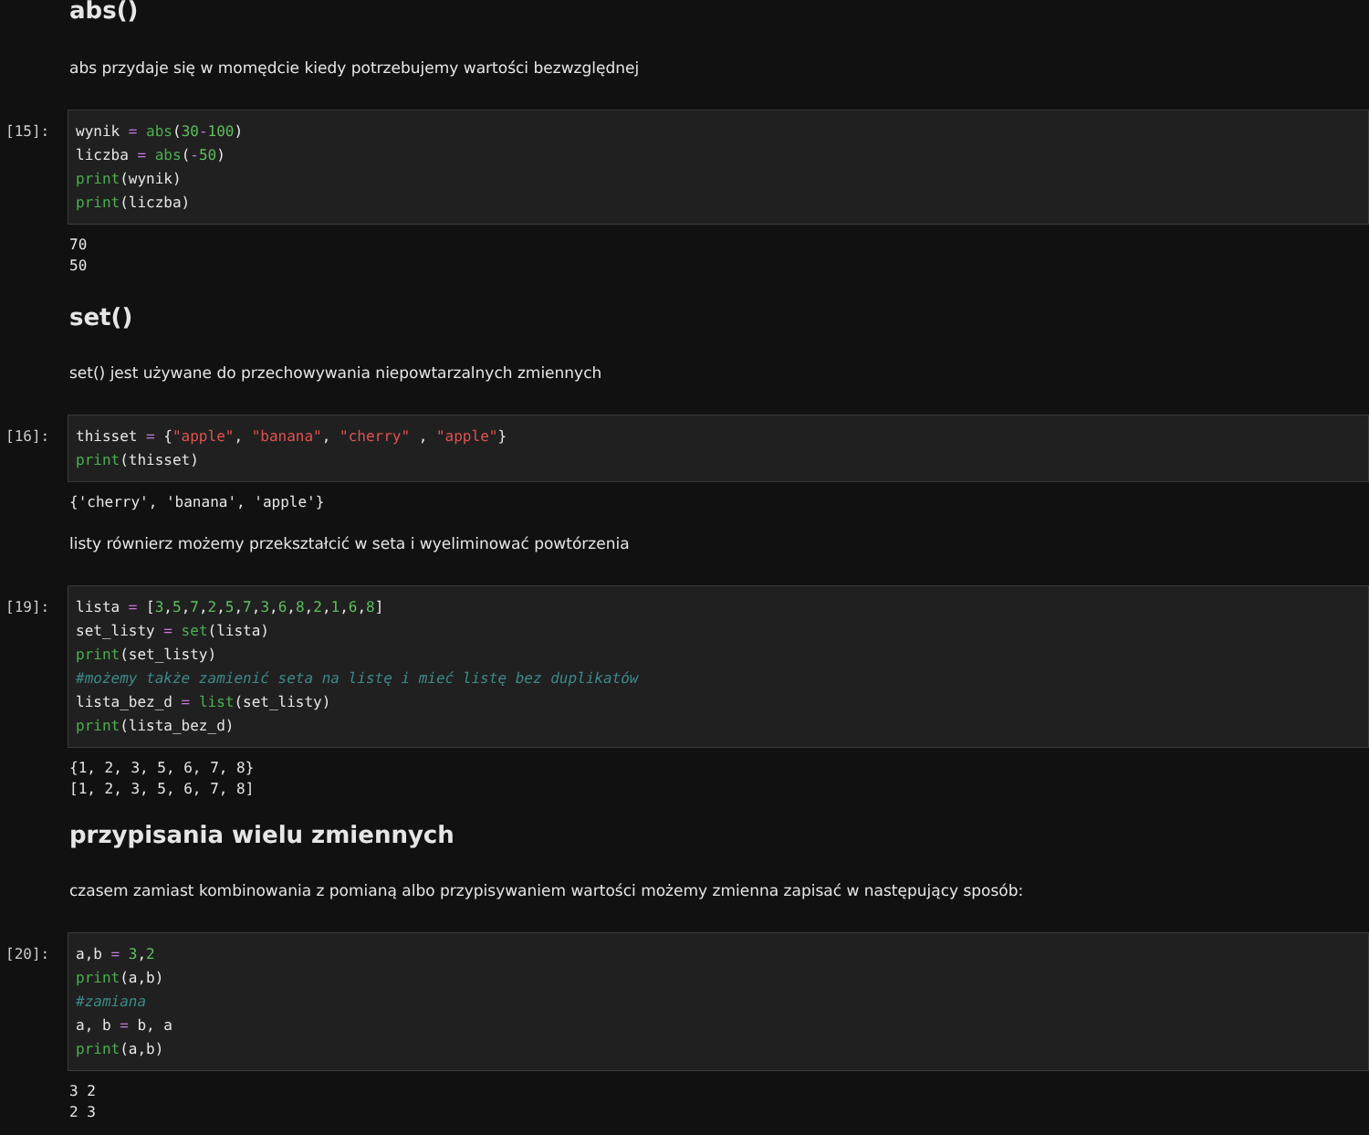abs()
abs przydaje się w momędcie kiedy potrzebujemy wartości bezwzględnej
[15]:
wynik = abs(30-100) liczba = abs(-50) print(wynik) print(liczba)
70 50
set()
set() jest używane do przechowywania niepowtarzalnych zmiennych
[16]:
thisset = {"apple", "banana", "cherry" , "apple"} print(thisset)
{'cherry', 'banana', 'apple'}
listy równierz możemy przekształcić w seta i wyeliminować powtórzenia
[19]:
lista = [3,5,7,2,5,7,3,6,8,2,1,6,8] set_listy = set(lista) print(set_listy) #możemy także zamienić seta na listę i mieć listę bez duplikatów lista_bez_d = list(set_listy) print(lista_bez_d)
{1, 2, 3, 5, 6, 7, 8} [1, 2, 3, 5, 6, 7, 8]
przypisania wielu zmiennych
czasem zamiast kombinowania z pomianą albo przypisywaniem wartości możemy zmienna zapisać w następujący sposób:
[20]:
a,b = 3,2 print(a,b) #zamiana a, b = b, a print(a,b)
3 2 2 3